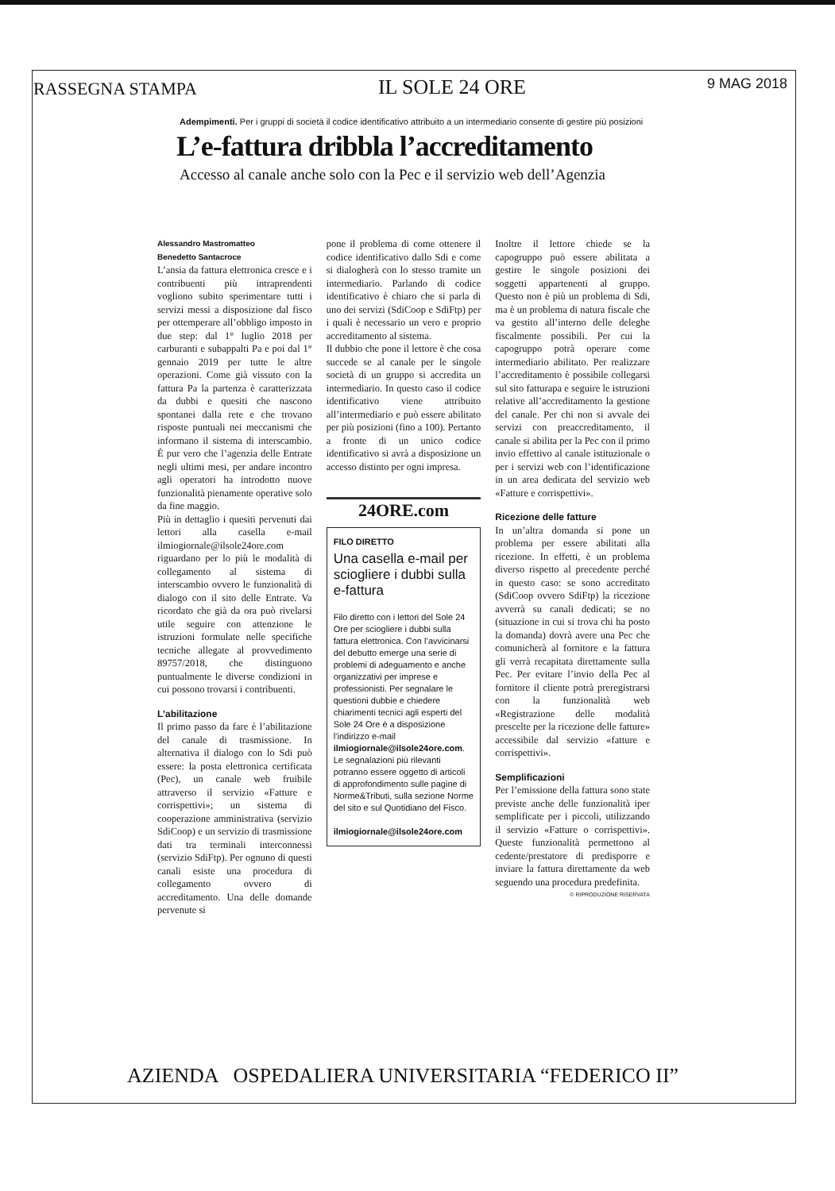RASSEGNA STAMPA IL SOLE 24 ORE 9 MAG 2018
Adempimenti. Per i gruppi di società il codice identificativo attribuito a un intermediario consente di gestire più posizioni
L’e-fattura dribbla l’accreditamento
Accesso al canale anche solo con la Pec e il servizio web dell’Agenzia
Alessandro Mastromatteo
Benedetto Santacroce
L’ansia da fattura elettronica cresce e i contribuenti più intraprendenti vogliono subito sperimentare tutti i servizi messi a disposizione dal fisco per ottemperare all’obbligo imposto in due step: dal 1° luglio 2018 per carburanti e subappalti Pa e poi dal 1° gennaio 2019 per tutte le altre operazioni. Come già vissuto con la fattura Pa la partenza è caratterizzata da dubbi e quesiti che nascono spontanei dalla rete e che trovano risposte puntuali nei meccanismi che informano il sistema di interscambio. È pur vero che l’agenzia delle Entrate negli ultimi mesi, per andare incontro agli operatori ha introdotto nuove funzionalità pienamente operative solo da fine maggio.
Più in dettaglio i quesiti pervenuti dai lettori alla casella e-mail ilmiogiornale@ilsole24ore.com riguardano per lo più le modalità di collegamento al sistema di interscambio ovvero le funzionalità di dialogo con il sito delle Entrate. Va ricordato che già da ora può rivelarsi utile seguire con attenzione le istruzioni formulate nelle specifiche tecniche allegate al provvedimento 89757/2018, che distinguono puntualmente le diverse condizioni in cui possono trovarsi i contribuenti.
L’abilitazione
Il primo passo da fare è l’abilitazione del canale di trasmissione. In alternativa il dialogo con lo Sdi può essere: la posta elettronica certificata (Pec), un canale web fruibile attraverso il servizio «Fatture e corrispettivi»; un sistema di cooperazione amministrativa (servizio SdiCoop) e un servizio di trasmissione dati tra terminali interconnessi (servizio SdiFtp). Per ognuno di questi canali esiste una procedura di collegamento ovvero di accreditamento. Una delle domande pervenute si
pone il problema di come ottenere il codice identificativo dallo Sdi e come si dialogherà con lo stesso tramite un intermediario. Parlando di codice identificativo è chiaro che si parla di uno dei servizi (SdiCoop e SdiFtp) per i quali è necessario un vero e proprio accreditamento al sistema.
Il dubbio che pone il lettore è che cosa succede se al canale per le singole società di un gruppo si accredita un intermediario. In questo caso il codice identificativo viene attribuito all’intermediario e può essere abilitato per più posizioni (fino a 100). Pertanto a fronte di un unico codice identificativo si avrà a disposizione un accesso distinto per ogni impresa.
24ORE.com
FILO DIRETTO
Una casella e-mail per sciogliere i dubbi sulla e-fattura
Filo diretto con i lettori del Sole 24 Ore per sciogliere i dubbi sulla fattura elettronica. Con l’avvicinarsi del debutto emerge una serie di problemi di adeguamento e anche organizzativi per imprese e professionisti. Per segnalare le questioni dubbie e chiedere chiarimenti tecnici agli esperti del Sole 24 Ore è a disposizione l’indirizzo e-mail ilmiogiornale@ilsole24ore.com. Le segnalazioni più rilevanti potranno essere oggetto di articoli di approfondimento sulle pagine di Norme&Tributi, sulla sezione Norme del sito e sul Quotidiano del Fisco.
ilmiogiornale@ilsole24ore.com
Inoltre il lettore chiede se la capogruppo può essere abilitata a gestire le singole posizioni dei soggetti appartenenti al gruppo. Questo non è più un problema di Sdi, ma è un problema di natura fiscale che va gestito all’interno delle deleghe fiscalmente possibili. Per cui la capogruppo potrà operare come intermediario abilitato. Per realizzare l’accreditamento è possibile collegarsi sul sito fatturapa e seguire le istruzioni relative all’accreditamento la gestione del canale. Per chi non si avvale dei servizi con preaccreditamento, il canale si abilita per la Pec con il primo invio effettivo al canale istituzionale o per i servizi web con l’identificazione in un area dedicata del servizio web «Fatture e corrispettivi».
Ricezione delle fatture
In un’altra domanda si pone un problema per essere abilitati alla ricezione. In effetti, è un problema diverso rispetto al precedente perché in questo caso: se sono accreditato (SdiCoop ovvero SdiFtp) la ricezione avverrà su canali dedicati; se no (situazione in cui si trova chi ha posto la domanda) dovrà avere una Pec che comunicherà al fornitore e la fattura gli verrà recapitata direttamente sulla Pec. Per evitare l’invio della Pec al fornitore il cliente potrà preregistrarsi con la funzionalità web «Registrazione delle modalità prescelte per la ricezione delle fatture» accessibile dal servizio «fatture e corrispettivi».
Semplificazioni
Per l’emissione della fattura sono state previste anche delle funzionalità iper semplificate per i piccoli, utilizzando il servizio «Fatture o corrispettivi». Queste funzionalità permettono al cedente/prestatore di predisporre e inviare la fattura direttamente da web seguendo una procedura predefinita.
© RIPRODUZIONE RISERVATA
AZIENDA OSPEDALIERA UNIVERSITARIA “FEDERICO II”